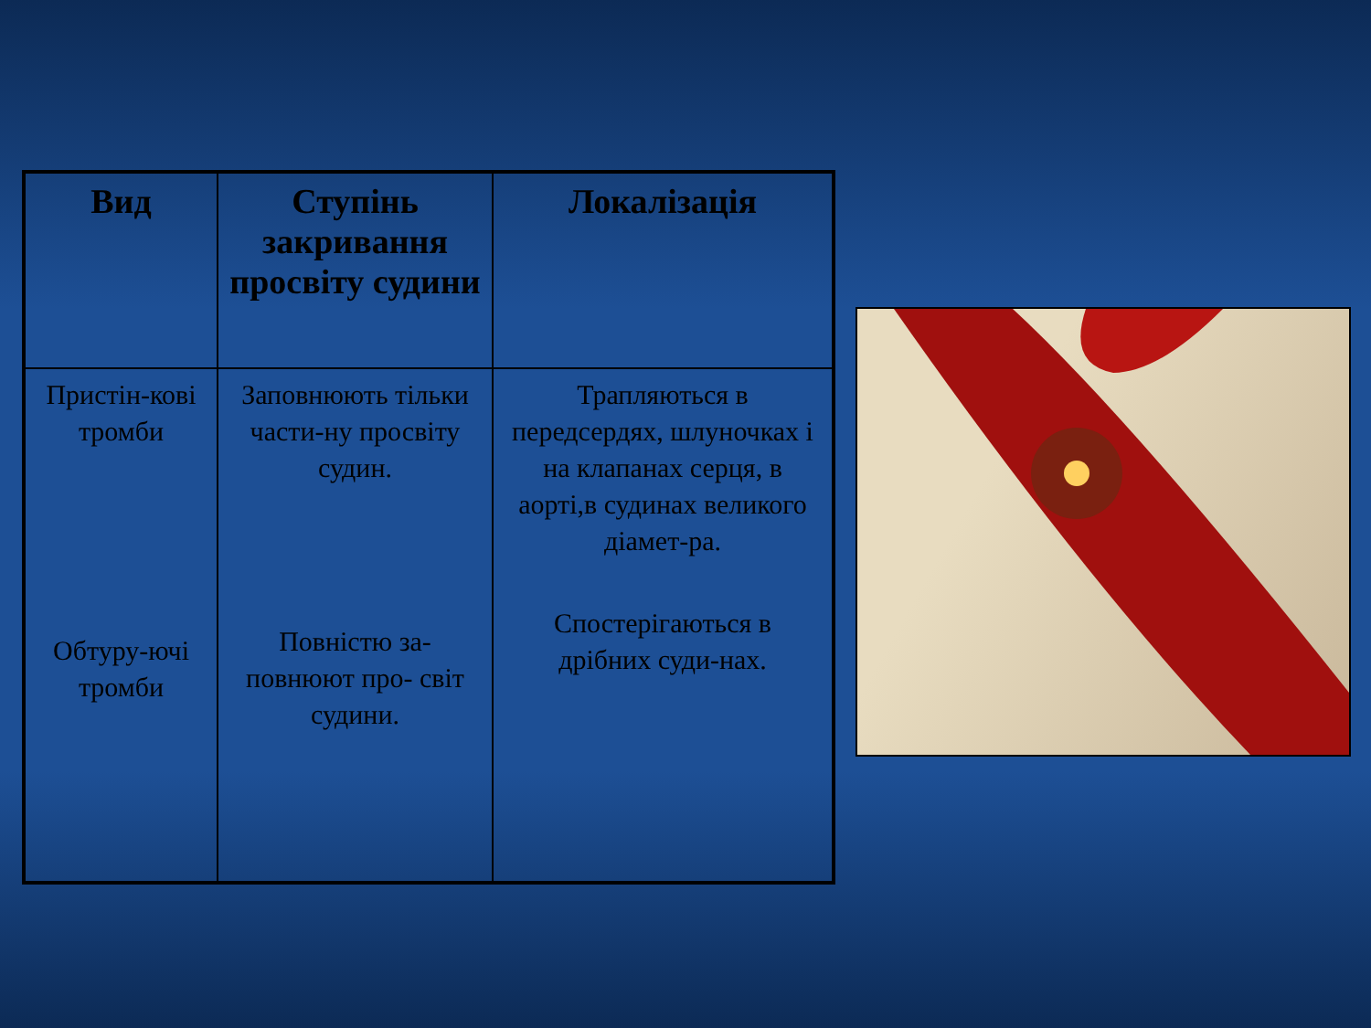| Вид | Ступінь закривання просвіту судини | Локалізація |
| --- | --- | --- |
| Пристін-кові тромби Обтуру-ючі тромби | Заповнюють тільки части-ну просвіту судин. Повністю за-повнюют про- світ судини. | Трапляються в передсердях, шлуночках і на клапанах серця, в аорті,в судинах великого діамет-ра. Спостерігаються в дрібних суди-нах. |